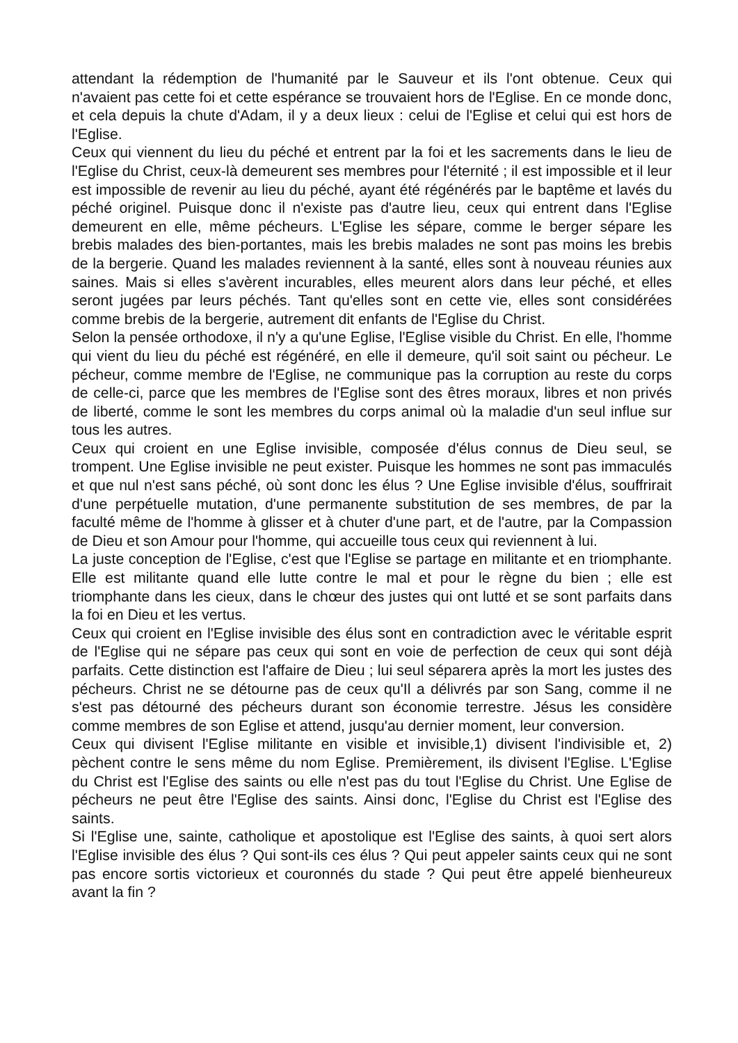attendant la rédemption de l'humanité par le Sauveur et ils l'ont obtenue. Ceux qui n'avaient pas cette foi et cette espérance se trouvaient hors de l'Eglise. En ce monde donc, et cela depuis la chute d'Adam, il y a deux lieux : celui de l'Eglise et celui qui est hors de l'Eglise.
Ceux qui viennent du lieu du péché et entrent par la foi et les sacrements dans le lieu de l'Eglise du Christ, ceux-là demeurent ses membres pour l'éternité ; il est impossible et il leur est impossible de revenir au lieu du péché, ayant été régénérés par le baptême et lavés du péché originel. Puisque donc il n'existe pas d'autre lieu, ceux qui entrent dans l'Eglise demeurent en elle, même pécheurs. L'Eglise les sépare, comme le berger sépare les brebis malades des bien-portantes, mais les brebis malades ne sont pas moins les brebis de la bergerie. Quand les malades reviennent à la santé, elles sont à nouveau réunies aux saines. Mais si elles s'avèrent incurables, elles meurent alors dans leur péché, et elles seront jugées par leurs péchés. Tant qu'elles sont en cette vie, elles sont considérées comme brebis de la bergerie, autrement dit enfants de l'Eglise du Christ.
Selon la pensée orthodoxe, il n'y a qu'une Eglise, l'Eglise visible du Christ. En elle, l'homme qui vient du lieu du péché est régénéré, en elle il demeure, qu'il soit saint ou pécheur. Le pécheur, comme membre de l'Eglise, ne communique pas la corruption au reste du corps de celle-ci, parce que les membres de l'Eglise sont des êtres moraux, libres et non privés de liberté, comme le sont les membres du corps animal où la maladie d'un seul influe sur tous les autres.
Ceux qui croient en une Eglise invisible, composée d'élus connus de Dieu seul, se trompent. Une Eglise invisible ne peut exister. Puisque les hommes ne sont pas immaculés et que nul n'est sans péché, où sont donc les élus ? Une Eglise invisible d'élus, souffrirait d'une perpétuelle mutation, d'une permanente substitution de ses membres, de par la faculté même de l'homme à glisser et à chuter d'une part, et de l'autre, par la Compassion de Dieu et son Amour pour l'homme, qui accueille tous ceux qui reviennent à lui.
La juste conception de l'Eglise, c'est que l'Eglise se partage en militante et en triomphante. Elle est militante quand elle lutte contre le mal et pour le règne du bien ; elle est triomphante dans les cieux, dans le chœur des justes qui ont lutté et se sont parfaits dans la foi en Dieu et les vertus.
Ceux qui croient en l'Eglise invisible des élus sont en contradiction avec le véritable esprit de l'Eglise qui ne sépare pas ceux qui sont en voie de perfection de ceux qui sont déjà parfaits. Cette distinction est l'affaire de Dieu ; lui seul séparera après la mort les justes des pécheurs. Christ ne se détourne pas de ceux qu'Il a délivrés par son Sang, comme il ne s'est pas détourné des pécheurs durant son économie terrestre. Jésus les considère comme membres de son Eglise et attend, jusqu'au dernier moment, leur conversion.
Ceux qui divisent l'Eglise militante en visible et invisible,1) divisent l'indivisible et, 2) pèchent contre le sens même du nom Eglise. Premièrement, ils divisent l'Eglise. L'Eglise du Christ est l'Eglise des saints ou elle n'est pas du tout l'Eglise du Christ. Une Eglise de pécheurs ne peut être l'Eglise des saints. Ainsi donc, l'Eglise du Christ est l'Eglise des saints.
Si l'Eglise une, sainte, catholique et apostolique est l'Eglise des saints, à quoi sert alors l'Eglise invisible des élus ? Qui sont-ils ces élus ? Qui peut appeler saints ceux qui ne sont pas encore sortis victorieux et couronnés du stade ? Qui peut être appelé bienheureux avant la fin ?